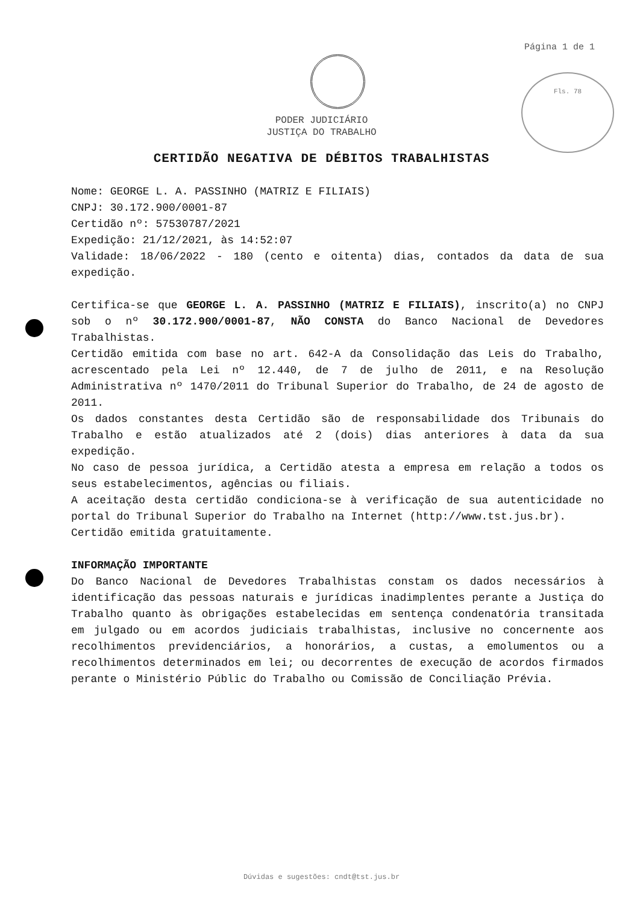Página 1 de 1
Fls. 78
PODER JUDICIÁRIO
JUSTIÇA DO TRABALHO
CERTIDÃO NEGATIVA DE DÉBITOS TRABALHISTAS
Nome: GEORGE L. A. PASSINHO (MATRIZ E FILIAIS)
CNPJ: 30.172.900/0001-87
Certidão nº: 57530787/2021
Expedição: 21/12/2021, às 14:52:07
Validade: 18/06/2022 - 180 (cento e oitenta) dias, contados da data de sua expedição.
Certifica-se que GEORGE L. A. PASSINHO (MATRIZ E FILIAIS), inscrito(a) no CNPJ sob o nº 30.172.900/0001-87, NÃO CONSTA do Banco Nacional de Devedores Trabalhistas.
Certidão emitida com base no art. 642-A da Consolidação das Leis do Trabalho, acrescentado pela Lei nº 12.440, de 7 de julho de 2011, e na Resolução Administrativa nº 1470/2011 do Tribunal Superior do Trabalho, de 24 de agosto de 2011.
Os dados constantes desta Certidão são de responsabilidade dos Tribunais do Trabalho e estão atualizados até 2 (dois) dias anteriores à data da sua expedição.
No caso de pessoa jurídica, a Certidão atesta a empresa em relação a todos os seus estabelecimentos, agências ou filiais.
A aceitação desta certidão condiciona-se à verificação de sua autenticidade no portal do Tribunal Superior do Trabalho na Internet (http://www.tst.jus.br).
Certidão emitida gratuitamente.
INFORMAÇÃO IMPORTANTE
Do Banco Nacional de Devedores Trabalhistas constam os dados necessários à identificação das pessoas naturais e jurídicas inadimplentes perante a Justiça do Trabalho quanto às obrigações estabelecidas em sentença condenatória transitada em julgado ou em acordos judiciais trabalhistas, inclusive no concernente aos recolhimentos previdenciários, a honorários, a custas, a emolumentos ou a recolhimentos determinados em lei; ou decorrentes de execução de acordos firmados perante o Ministério Públic do Trabalho ou Comissão de Conciliação Prévia.
Dúvidas e sugestões: cndt@tst.jus.br